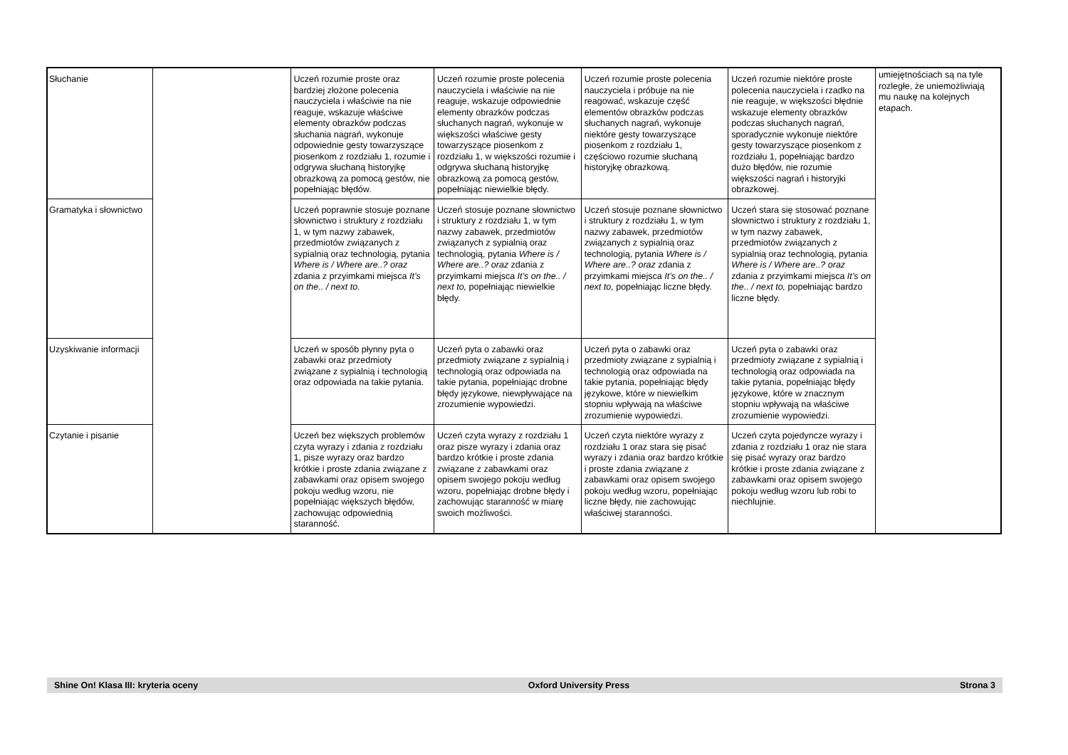| Słuchanie | | Uczeń rozumie proste oraz bardziej złożone polecenia nauczyciela i właściwie na nie reaguje, wskazuje właściwe elementy obrazków podczas słuchania nagrań, wykonuje odpowiednie gesty towarzyszące piosenkom z rozdziału 1, rozumie i odgrywa słuchaną historyjkę obrazkową za pomocą gestów, nie popełniając błędów. | Uczeń rozumie proste polecenia nauczyciela i właściwie na nie reaguje, wskazuje odpowiednie elementy obrazków podczas słuchanych nagrań, wykonuje w większości właściwe gesty towarzyszące piosenkom z rozdziału 1, w większości rozumie i odgrywa słuchaną historyjkę obrazkową za pomocą gestów, popełniając niewielkie błędy. | Uczeń rozumie proste polecenia nauczyciela i próbuje na nie reagować, wskazuje część elementów obrazków podczas słuchanych nagrań, wykonuje niektóre gesty towarzyszące piosenkom z rozdziału 1, częściowo rozumie słuchaną historyjkę obrazkową. | Uczeń rozumie niektóre proste polecenia nauczyciela i rzadko na nie reaguje, w większości błędnie wskazuje elementy obrazków podczas słuchanych nagrań, sporadycznie wykonuje niektóre gesty towarzyszące piosenkom z rozdziału 1, popełniając bardzo dużo błędów, nie rozumie większości nagrań i historyjki obrazkowej. | umiejętnościach są na tyle rozległe, że uniemożliwiają mu naukę na kolejnych etapach. |
| Gramatyka i słownictwo | | Uczeń poprawnie stosuje poznane słownictwo i struktury z rozdziału 1, w tym nazwy zabawek, przedmiotów związanych z sypialnią oraz technologią, pytania Where is / Where are..? oraz zdania z przyimkami miejsca It’s on the.. / next to. | Uczeń stosuje poznane słownictwo i struktury z rozdziału 1, w tym nazwy zabawek, przedmiotów związanych z sypialnią oraz technologią, pytania Where is / Where are..? oraz zdania z przyimkami miejsca It’s on the.. / next to, popełniając niewielkie błędy. | Uczeń stosuje poznane słownictwo i struktury z rozdziału 1, w tym nazwy zabawek, przedmiotów związanych z sypialnią oraz technologią, pytania Where is / Where are..? oraz zdania z przyimkami miejsca It’s on the.. / next to, popełniając liczne błędy. | Uczeń stara się stosować poznane słownictwo i struktury z rozdziału 1, w tym nazwy zabawek, przedmiotów związanych z sypialnią oraz technologią, pytania Where is / Where are..? oraz zdania z przyimkami miejsca It’s on the.. / next to, popełniając bardzo liczne błędy. | |
| Uzyskiwanie informacji | | Uczeń w sposób płynny pyta o zabawki oraz przedmioty związane z sypialnią i technologią oraz odpowiada na takie pytania. | Uczeń pyta o zabawki oraz przedmioty związane z sypialnią i technologią oraz odpowiada na takie pytania, popełniając drobne błędy językowe, niewpływające na zrozumienie wypowiedzi. | Uczeń pyta o zabawki oraz przedmioty związane z sypialnią i technologią oraz odpowiada na takie pytania, popełniając błędy językowe, które w niewielkim stopniu wpływają na właściwe zrozumienie wypowiedzi. | Uczeń pyta o zabawki oraz przedmioty związane z sypialnią i technologią oraz odpowiada na takie pytania, popełniając błędy językowe, które w znacznym stopniu wpływają na właściwe zrozumienie wypowiedzi. | |
| Czytanie i pisanie | | Uczeń bez większych problemów czyta wyrazy i zdania z rozdziału 1, pisze wyrazy oraz bardzo krótkie i proste zdania związane z zabawkami oraz opisem swojego pokoju według wzoru, nie popełniając większych błędów, zachowując odpowiednią staranność. | Uczeń czyta wyrazy z rozdziału 1 oraz pisze wyrazy i zdania oraz bardzo krótkie i proste zdania związane z zabawkami oraz opisem swojego pokoju według wzoru, popełniając drobne błędy i zachowując staranność w miarę swoich możliwości. | Uczeń czyta niektóre wyrazy z rozdziału 1 oraz stara się pisać wyrazy i zdania oraz bardzo krótkie i proste zdania związane z zabawkami oraz opisem swojego pokoju według wzoru, popełniając liczne błędy, nie zachowując właściwej staranności. | Uczeń czyta pojedyncze wyrazy i zdania z rozdziału 1 oraz nie stara się pisać wyrazy oraz bardzo krótkie i proste zdania związane z zabawkami oraz opisem swojego pokoju według wzoru lub robi to niechlujnie. | |
Shine On! Klasa III: kryteria oceny Oxford University Press Strona 3